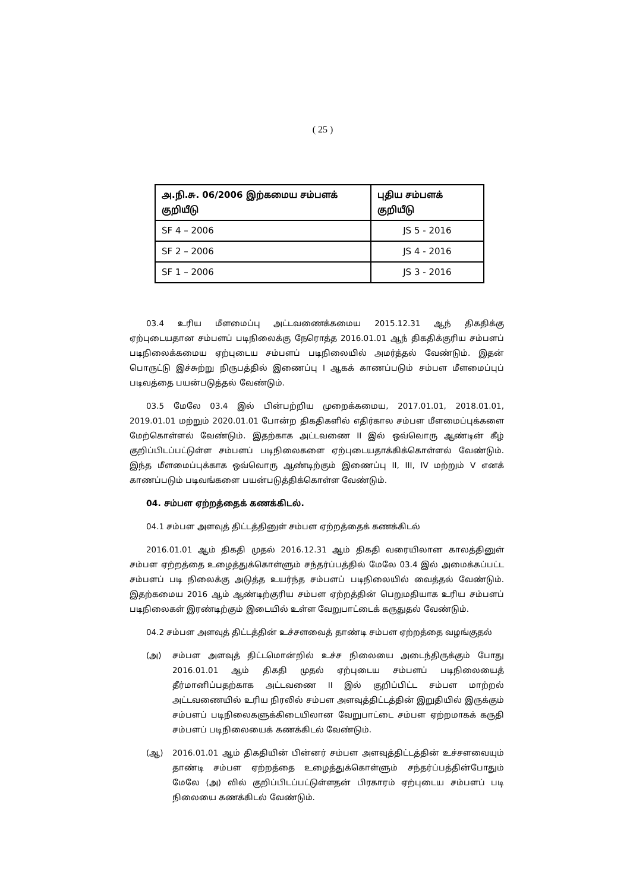( 25 )
| அ.நி.சு. 06/2006 இற்கமைய சம்பளக் குறியீடு | புதிய சம்பளக் குறியீடு |
| --- | --- |
| SF 4 – 2006 | JS 5 - 2016 |
| SF 2 – 2006 | JS 4 - 2016 |
| SF 1 – 2006 | JS 3 - 2016 |
03.4 உரிய மீளமைப்பு அட்டவணைக்கமைய 2015.12.31 ஆந் திகதிக்கு ஏற்புடையதான சம்பளப் படிநிலைக்கு நேரொத்த 2016.01.01 ஆந் திகதிக்குரிய சம்பளப் படிநிலைக்கமைய ஏற்புடைய சம்பளப் படிநிலையில் அமர்த்தல் வேண்டும். இதன் பொருட்டு இச்சுற்று நிருபத்தில் இணைப்பு I ஆகக் காணப்படும் சம்பள மீளமைப்புப் படிவத்தை பயன்படுத்தல் வேண்டும்.
03.5 மேலே 03.4 இல் பின்பற்றிய முறைக்கமைய, 2017.01.01, 2018.01.01, 2019.01.01 மற்றும் 2020.01.01 போன்ற திகதிகளில் எதிர்கால சம்பள மீளமைப்புக்களை மேற்கொள்ளல் வேண்டும். இதற்காக அட்டவணை II இல் ஒவ்வொரு ஆண்டின் கீழ் குறிப்பிடப்பட்டுள்ள சம்பளப் படிநிலைகளை ஏற்புடையதாக்கிக்கொள்ளல் வேண்டும். இந்த மீளமைப்புக்காக ஒவ்வொரு ஆண்டிற்கும் இணைப்பு II, III, IV மற்றும் V எனக் காணப்படும் படிவங்களை பயன்படுத்திக்கொள்ள வேண்டும்.
04. சம்பள ஏற்றத்தைக் கணக்கிடல்.
04.1 சம்பள அளவுத் திட்டத்தினுள் சம்பள ஏற்றத்தைக் கணக்கிடல்
2016.01.01 ஆம் திகதி முதல் 2016.12.31 ஆம் திகதி வரையிலான காலத்தினுள் சம்பள ஏற்றத்தை உழைத்துக்கொள்ளும் சந்தர்ப்பத்தில் மேலே 03.4 இல் அமைக்கப்பட்ட சம்பளப் படி நிலைக்கு அடுத்த உயர்ந்த சம்பளப் படிநிலையில் வைத்தல் வேண்டும். இதற்கமைய 2016 ஆம் ஆண்டிற்குரிய சம்பள ஏற்றத்தின் பெறுமதியாக உரிய சம்பளப் படிநிலைகள் இரண்டிற்கும் இடையில் உள்ள வேறுபாட்டைக் கருதுதல் வேண்டும்.
04.2 சம்பள அளவுத் திட்டத்தின் உச்சளவைத் தாண்டி சம்பள ஏற்றத்தை வழங்குதல்
(அ) சம்பள அளவுத் திட்டமொன்றில் உச்ச நிலையை அடைந்திருக்கும் போது 2016.01.01 ஆம் திகதி முதல் ஏற்புடைய சம்பளப் படிநிலையைத் தீர்மானிப்பதற்காக அட்டவணை II இல் குறிப்பிட்ட சம்பள மாற்றல் அட்டவணையில் உரிய நிரலில் சம்பள அளவுத்திட்டத்தின் இறுதியில் இருக்கும் சம்பளப் படிநிலைகளுக்கிடையிலான வேறுபாட்டை சம்பள ஏற்றமாகக் கருதி சம்பளப் படிநிலையைக் கணக்கிடல் வேண்டும்.
(ஆ) 2016.01.01 ஆம் திகதியின் பின்னர் சம்பள அளவுத்திட்டத்தின் உச்சளவையும் தாண்டி சம்பள ஏற்றத்தை உழைத்துக்கொள்ளும் சந்தர்ப்பத்தின்போதும் மேலே (அ) வில் குறிப்பிடப்பட்டுள்ளதன் பிரகாரம் ஏற்புடைய சம்பளப் படி நிலையை கணக்கிடல் வேண்டும்.